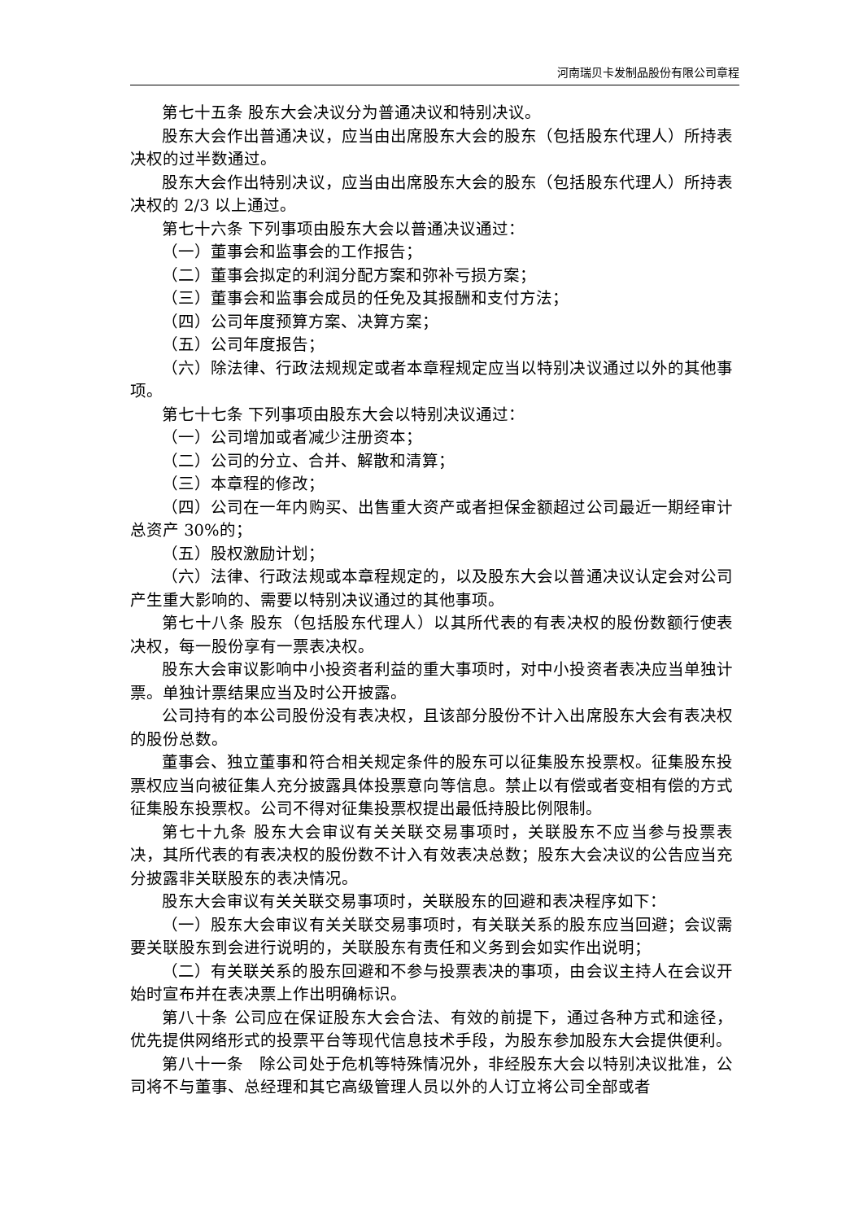河南瑞贝卡发制品股份有限公司章程
第七十五条 股东大会决议分为普通决议和特别决议。
股东大会作出普通决议，应当由出席股东大会的股东（包括股东代理人）所持表决权的过半数通过。
股东大会作出特别决议，应当由出席股东大会的股东（包括股东代理人）所持表决权的 2/3 以上通过。
第七十六条 下列事项由股东大会以普通决议通过：
（一）董事会和监事会的工作报告；
（二）董事会拟定的利润分配方案和弥补亏损方案；
（三）董事会和监事会成员的任免及其报酬和支付方法；
（四）公司年度预算方案、决算方案；
（五）公司年度报告；
（六）除法律、行政法规规定或者本章程规定应当以特别决议通过以外的其他事项。
第七十七条 下列事项由股东大会以特别决议通过：
（一）公司增加或者减少注册资本；
（二）公司的分立、合并、解散和清算；
（三）本章程的修改；
（四）公司在一年内购买、出售重大资产或者担保金额超过公司最近一期经审计总资产 30%的；
（五）股权激励计划；
（六）法律、行政法规或本章程规定的，以及股东大会以普通决议认定会对公司产生重大影响的、需要以特别决议通过的其他事项。
第七十八条 股东（包括股东代理人）以其所代表的有表决权的股份数额行使表决权，每一股份享有一票表决权。
股东大会审议影响中小投资者利益的重大事项时，对中小投资者表决应当单独计票。单独计票结果应当及时公开披露。
公司持有的本公司股份没有表决权，且该部分股份不计入出席股东大会有表决权的股份总数。
董事会、独立董事和符合相关规定条件的股东可以征集股东投票权。征集股东投票权应当向被征集人充分披露具体投票意向等信息。禁止以有偿或者变相有偿的方式征集股东投票权。公司不得对征集投票权提出最低持股比例限制。
第七十九条 股东大会审议有关关联交易事项时，关联股东不应当参与投票表决，其所代表的有表决权的股份数不计入有效表决总数；股东大会决议的公告应当充分披露非关联股东的表决情况。
股东大会审议有关关联交易事项时，关联股东的回避和表决程序如下：
（一）股东大会审议有关关联交易事项时，有关联关系的股东应当回避；会议需要关联股东到会进行说明的，关联股东有责任和义务到会如实作出说明；
（二）有关联关系的股东回避和不参与投票表决的事项，由会议主持人在会议开始时宣布并在表决票上作出明确标识。
第八十条 公司应在保证股东大会合法、有效的前提下，通过各种方式和途径，优先提供网络形式的投票平台等现代信息技术手段，为股东参加股东大会提供便利。
第八十一条　除公司处于危机等特殊情况外，非经股东大会以特别决议批准，公司将不与董事、总经理和其它高级管理人员以外的人订立将公司全部或者